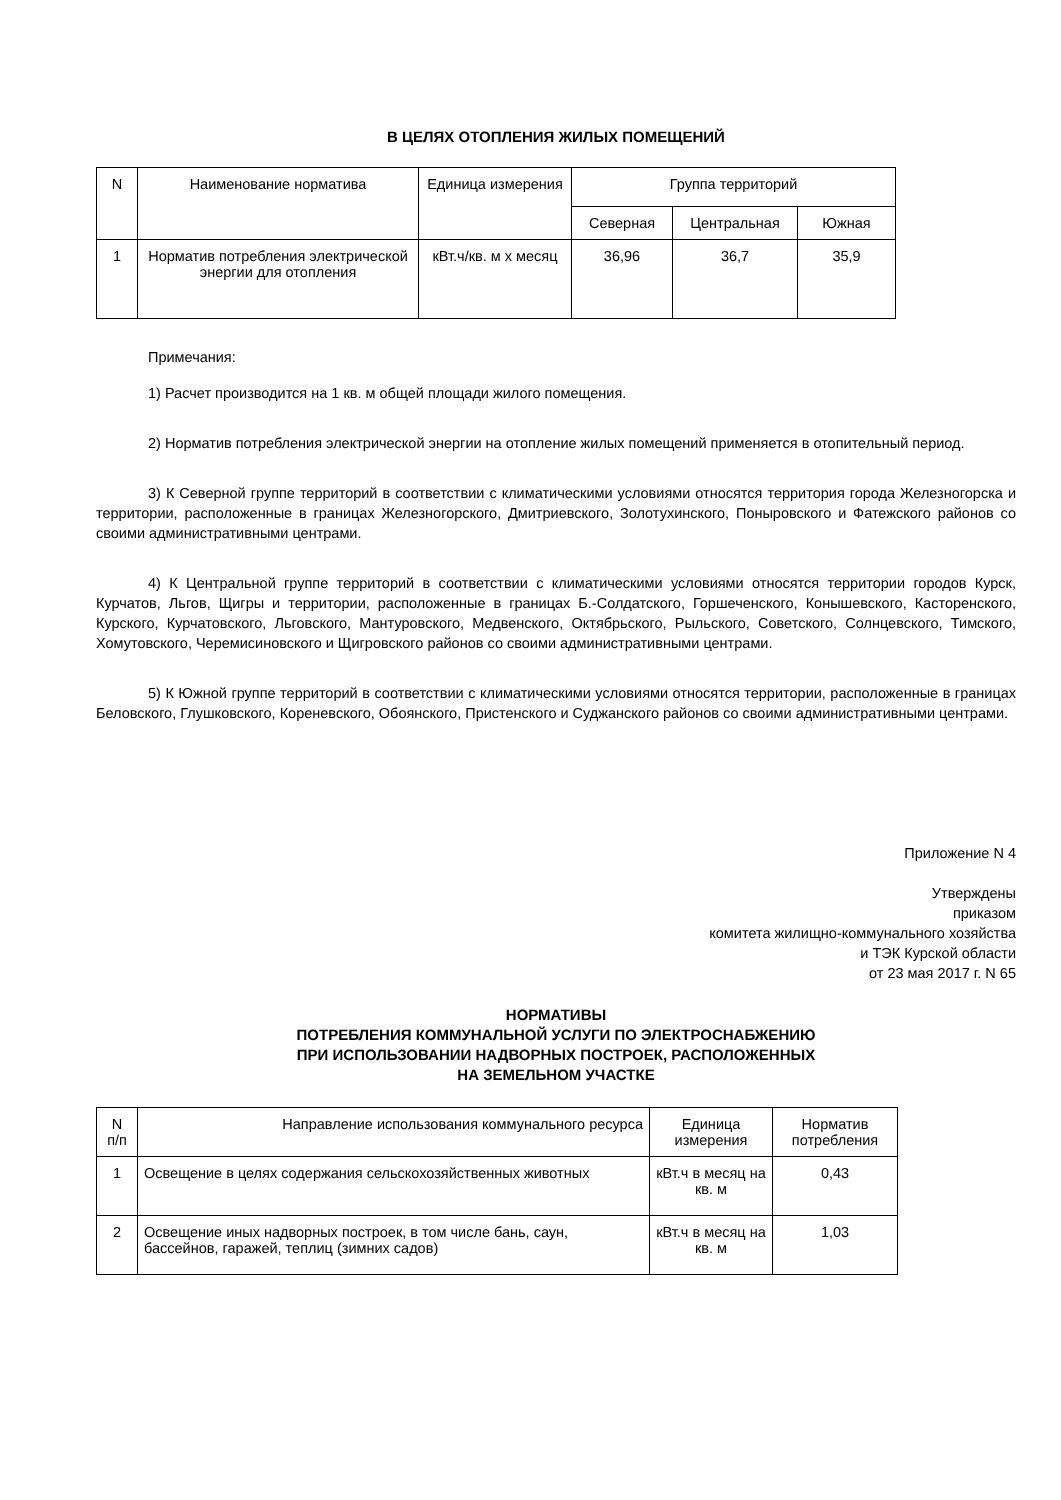В ЦЕЛЯХ ОТОПЛЕНИЯ ЖИЛЫХ ПОМЕЩЕНИЙ
| N | Наименование норматива | Единица измерения | Группа территорий | | |
| --- | --- | --- | --- | --- | --- |
| | | | Северная | Центральная | Южная |
| 1 | Норматив потребления электрической энергии для отопления | кВт.ч/кв. м x месяц | 36,96 | 36,7 | 35,9 |
Примечания:
1) Расчет производится на 1 кв. м общей площади жилого помещения.
2) Норматив потребления электрической энергии на отопление жилых помещений применяется в отопительный период.
3) К Северной группе территорий в соответствии с климатическими условиями относятся территория города Железногорска и территории, расположенные в границах Железногорского, Дмитриевского, Золотухинского, Поныровского и Фатежского районов со своими административными центрами.
4) К Центральной группе территорий в соответствии с климатическими условиями относятся территории городов Курск, Курчатов, Льгов, Щигры и территории, расположенные в границах Б.-Солдатского, Горшеченского, Конышевского, Касторенского, Курского, Курчатовского, Льговского, Мантуровского, Медвенского, Октябрьского, Рыльского, Советского, Солнцевского, Тимского, Хомутовского, Черемисиновского и Щигровского районов со своими административными центрами.
5) К Южной группе территорий в соответствии с климатическими условиями относятся территории, расположенные в границах Беловского, Глушковского, Кореневского, Обоянского, Пристенского и Суджанского районов со своими административными центрами.
Приложение N 4
Утверждены
приказом
комитета жилищно-коммунального хозяйства
и ТЭК Курской области
от 23 мая 2017 г. N 65
НОРМАТИВЫ
ПОТРЕБЛЕНИЯ КОММУНАЛЬНОЙ УСЛУГИ ПО ЭЛЕКТРОСНАБЖЕНИЮ
ПРИ ИСПОЛЬЗОВАНИИ НАДВОРНЫХ ПОСТРОЕК, РАСПОЛОЖЕННЫХ
НА ЗЕМЕЛЬНОМ УЧАСТКЕ
| N п/п | Направление использования коммунального ресурса | Единица измерения | Норматив потребления |
| --- | --- | --- | --- |
| 1 | Освещение в целях содержания сельскохозяйственных животных | кВт.ч в месяц на кв. м | 0,43 |
| 2 | Освещение иных надворных построек, в том числе бань, саун, бассейнов, гаражей, теплиц (зимних садов) | кВт.ч в месяц на кв. м | 1,03 |